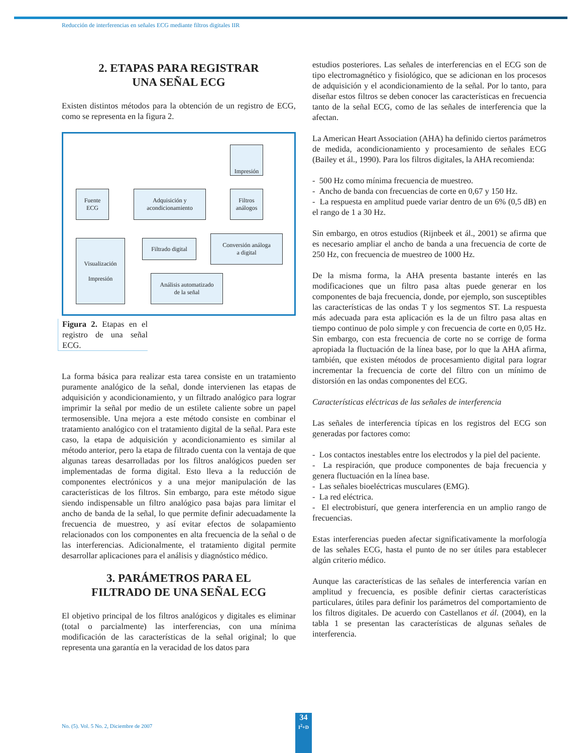Reducción de interferencias en señales ECG mediante filtros digitales IIR
2. ETAPAS PARA REGISTRAR
UNA SEÑAL ECG
Existen distintos métodos para la obtención de un registro de ECG, como se representa en la figura 2.
Impresión
Fuente
ECG
Adquisición y
acondicionamiento
Filtros
análogos
Conversión análoga
a digital
Filtrado digital
Visualización
Impresión
Análisis automatizado
de la señal
Figura 2. Etapas en el registro de una señal ECG.
La forma básica para realizar esta tarea consiste en un tratamiento puramente analógico de la señal, donde intervienen las etapas de adquisición y acondicionamiento, y un filtrado analógico para lograr imprimir la señal por medio de un estilete caliente sobre un papel termosensible. Una mejora a este método consiste en combinar el tratamiento analógico con el tratamiento digital de la señal. Para este caso, la etapa de adquisición y acondicionamiento es similar al método anterior, pero la etapa de filtrado cuenta con la ventaja de que algunas tareas desarrolladas por los filtros analógicos pueden ser implementadas de forma digital. Esto lleva a la reducción de componentes electrónicos y a una mejor manipulación de las características de los filtros. Sin embargo, para este método sigue siendo indispensable un filtro analógico pasa bajas para limitar el ancho de banda de la señal, lo que permite definir adecuadamente la frecuencia de muestreo, y así evitar efectos de solapamiento relacionados con los componentes en alta frecuencia de la señal o de las interferencias. Adicionalmente, el tratamiento digital permite desarrollar aplicaciones para el análisis y diagnóstico médico.
3. PARÁMETROS PARA EL
FILTRADO DE UNA SEÑAL ECG
El objetivo principal de los filtros analógicos y digitales es eliminar (total o parcialmente) las interferencias, con una mínima modificación de las características de la señal original; lo que representa una garantía en la veracidad de los datos para
estudios posteriores. Las señales de interferencias en el ECG son de tipo electromagnético y fisiológico, que se adicionan en los procesos de adquisición y el acondicionamiento de la señal. Por lo tanto, para diseñar estos filtros se deben conocer las características en frecuencia tanto de la señal ECG, como de las señales de interferencia que la afectan.
La American Heart Association (AHA) ha definido ciertos parámetros de medida, acondicionamiento y procesamiento de señales ECG (Bailey et ál., 1990). Para los filtros digitales, la AHA recomienda:
- 500 Hz como mínima frecuencia de muestreo.
- Ancho de banda con frecuencias de corte en 0,67 y 150 Hz.
- La respuesta en amplitud puede variar dentro de un 6% (0,5 dB) en el rango de 1 a 30 Hz.
Sin embargo, en otros estudios (Rijnbeek et ál., 2001) se afirma que es necesario ampliar el ancho de banda a una frecuencia de corte de 250 Hz, con frecuencia de muestreo de 1000 Hz.
De la misma forma, la AHA presenta bastante interés en las modificaciones que un filtro pasa altas puede generar en los componentes de baja frecuencia, donde, por ejemplo, son susceptibles las características de las ondas T y los segmentos ST. La respuesta más adecuada para esta aplicación es la de un filtro pasa altas en tiempo continuo de polo simple y con frecuencia de corte en 0,05 Hz. Sin embargo, con esta frecuencia de corte no se corrige de forma apropiada la fluctuación de la línea base, por lo que la AHA afirma, también, que existen métodos de procesamiento digital para lograr incrementar la frecuencia de corte del filtro con un mínimo de distorsión en las ondas componentes del ECG.
Características eléctricas de las señales de interferencia
Las señales de interferencia típicas en los registros del ECG son generadas por factores como:
- Los contactos inestables entre los electrodos y la piel del paciente.
- La respiración, que produce componentes de baja frecuencia y genera fluctuación en la línea base.
- Las señales bioeléctricas musculares (EMG).
- La red eléctrica.
- El electrobisturí, que genera interferencia en un amplio rango de frecuencias.
Estas interferencias pueden afectar significativamente la morfología de las señales ECG, hasta el punto de no ser útiles para establecer algún criterio médico.
Aunque las características de las señales de interferencia varían en amplitud y frecuencia, es posible definir ciertas características particulares, útiles para definir los parámetros del comportamiento de los filtros digitales. De acuerdo con Castellanos et ál. (2004), en la tabla 1 se presentan las características de algunas señales de interferencia.
No. (5). Vol. 5 No. 2, Diciembre de 2007
34
I<sup>2</sup>+D